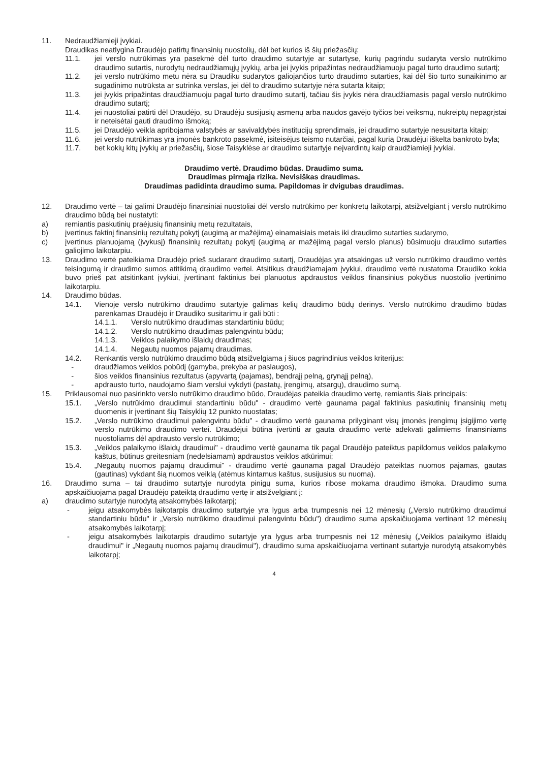11. Nedraudžiamieji įvykiai.
Draudikas neatlygina Draudėjo patirtų finansinių nuostolių, dėl bet kurios iš šių priežasčių:
11.1. jei verslo nutrūkimas yra pasekmė dėl turto draudimo sutartyje ar sutartyse, kurių pagrindu sudaryta verslo nutrūkimo draudimo sutartis, nurodytų nedraudžiamųjų įvykių, arba jei įvykis pripažintas nedraudžiamuoju pagal turto draudimo sutartį;
11.2. jei verslo nutrūkimo metu nėra su Draudiku sudarytos galiojančios turto draudimo sutarties, kai dėl šio turto sunaikinimo ar sugadinimo nutrūksta ar sutrinka verslas, jei dėl to draudimo sutartyje nėra sutarta kitaip;
11.3. jei įvykis pripažintas draudžiamuoju pagal turto draudimo sutartį, tačiau šis įvykis nėra draudžiamasis pagal verslo nutrūkimo draudimo sutartį;
11.4. jei nuostoliai patirti dėl Draudėjo, su Draudėju susijusių asmenų arba naudos gavėjo tyčios bei veiksmų, nukreiptų nepagrįstai ir neteisėtai gauti draudimo išmoką;
11.5. jei Draudėjo veikla apribojama valstybės ar savivaldybės institucijų sprendimais, jei draudimo sutartyje nesusitarta kitaip;
11.6. jei verslo nutrūkimas yra įmonės bankroto pasekmė, įsiteisėjus teismo nutarčiai, pagal kurią Draudėjui iškelta bankroto byla;
11.7. bet kokių kitų įvykių ar priežasčių, šiose Taisyklėse ar draudimo sutartyje neįvardintų kaip draudžiamieji įvykiai.
Draudimo vertė. Draudimo būdas. Draudimo suma.
Draudimas pirmąja rizika. Nevisiškas draudimas.
Draudimas padidinta draudimo suma. Papildomas ir dvigubas draudimas.
12. Draudimo vertė – tai galimi Draudėjo finansiniai nuostoliai dėl verslo nutrūkimo per konkretų laikotarpį, atsižvelgiant į verslo nutrūkimo draudimo būdą bei nustatyti:
a) remiantis paskutinių praėjusių finansinių metų rezultatais,
b) įvertinus faktinį finansinių rezultatų pokytį (augimą ar mažėjimą) einamaisiais metais iki draudimo sutarties sudarymo,
c) įvertinus planuojamą (įvykusį) finansinių rezultatų pokytį (augimą ar mažėjimą pagal verslo planus) būsimuoju draudimo sutarties galiojimo laikotarpiu.
13. Draudimo vertė pateikiama Draudėjo prieš sudarant draudimo sutartį, Draudėjas yra atsakingas už verslo nutrūkimo draudimo vertės teisingumą ir draudimo sumos atitikimą draudimo vertei. Atsitikus draudžiamajam įvykiui, draudimo vertė nustatoma Draudiko kokia buvo prieš pat atsitinkant įvykiui, įvertinant faktinius bei planuotus apdraustos veiklos finansinius pokyčius nuostolio įvertinimo laikotarpiu.
14. Draudimo būdas.
14.1. Vienoje verslo nutrūkimo draudimo sutartyje galimas kelių draudimo būdų derinys. Verslo nutrūkimo draudimo būdas parenkamas Draudėjo ir Draudiko susitarimu ir gali būti :
14.1.1. Verslo nutrūkimo draudimas standartiniu būdu;
14.1.2. Verslo nutrūkimo draudimas palengvintu būdu;
14.1.3. Veiklos palaikymo išlaidų draudimas;
14.1.4. Negautų nuomos pajamų draudimas.
14.2. Renkantis verslo nutrūkimo draudimo būdą atsižvelgiama į šiuos pagrindinius veiklos kriterijus:
- draudžiamos veiklos pobūdį (gamyba, prekyba ar paslaugos),
- šios veiklos finansinius rezultatus (apyvartą (pajamas), bendrąjį pelną, grynąjį pelną),
- apdrausto turto, naudojamo šiam verslui vykdyti (pastatų, įrengimų, atsargų), draudimo sumą.
15. Priklausomai nuo pasirinkto verslo nutrūkimo draudimo būdo, Draudėjas pateikia draudimo vertę, remiantis šiais principais:
15.1. „Verslo nutrūkimo draudimui standartiniu būdu" - draudimo vertė gaunama pagal faktinius paskutinių finansinių metų duomenis ir įvertinant šių Taisyklių 12 punkto nuostatas;
15.2. „Verslo nutrūkimo draudimui palengvintu būdu" - draudimo vertė gaunama prilyginant visų įmonės įrengimų įsigijimo vertę verslo nutrūkimo draudimo vertei. Draudėjui būtina įvertinti ar gauta draudimo vertė adekvati galimiems finansiniams nuostoliams dėl apdrausto verslo nutrūkimo;
15.3. „Veiklos palaikymo išlaidų draudimui" - draudimo vertė gaunama tik pagal Draudėjo pateiktus papildomus veiklos palaikymo kaštus, būtinus greitesniam (nedelsiamam) apdraustos veiklos atkūrimui;
15.4. „Negautų nuomos pajamų draudimui" - draudimo vertė gaunama pagal Draudėjo pateiktas nuomos pajamas, gautas (gautinas) vykdant šią nuomos veiklą (atėmus kintamus kaštus, susijusius su nuoma).
16. Draudimo suma – tai draudimo sutartyje nurodyta pinigų suma, kurios ribose mokama draudimo išmoka. Draudimo suma apskaičiuojama pagal Draudėjo pateiktą draudimo vertę ir atsižvelgiant į:
a) draudimo sutartyje nurodytą atsakomybės laikotarpį;
- jeigu atsakomybės laikotarpis draudimo sutartyje yra lygus arba trumpesnis nei 12 mėnesių („Verslo nutrūkimo draudimui standartiniu būdu" ir „Verslo nutrūkimo draudimui palengvintu būdu") draudimo suma apskaičiuojama vertinant 12 mėnesių atsakomybės laikotarpį;
- jeigu atsakomybės laikotarpis draudimo sutartyje yra lygus arba trumpesnis nei 12 mėnesių („Veiklos palaikymo išlaidų draudimui" ir „Negautų nuomos pajamų draudimui"), draudimo suma apskaičiuojama vertinant sutartyje nurodytą atsakomybės laikotarpį;
4